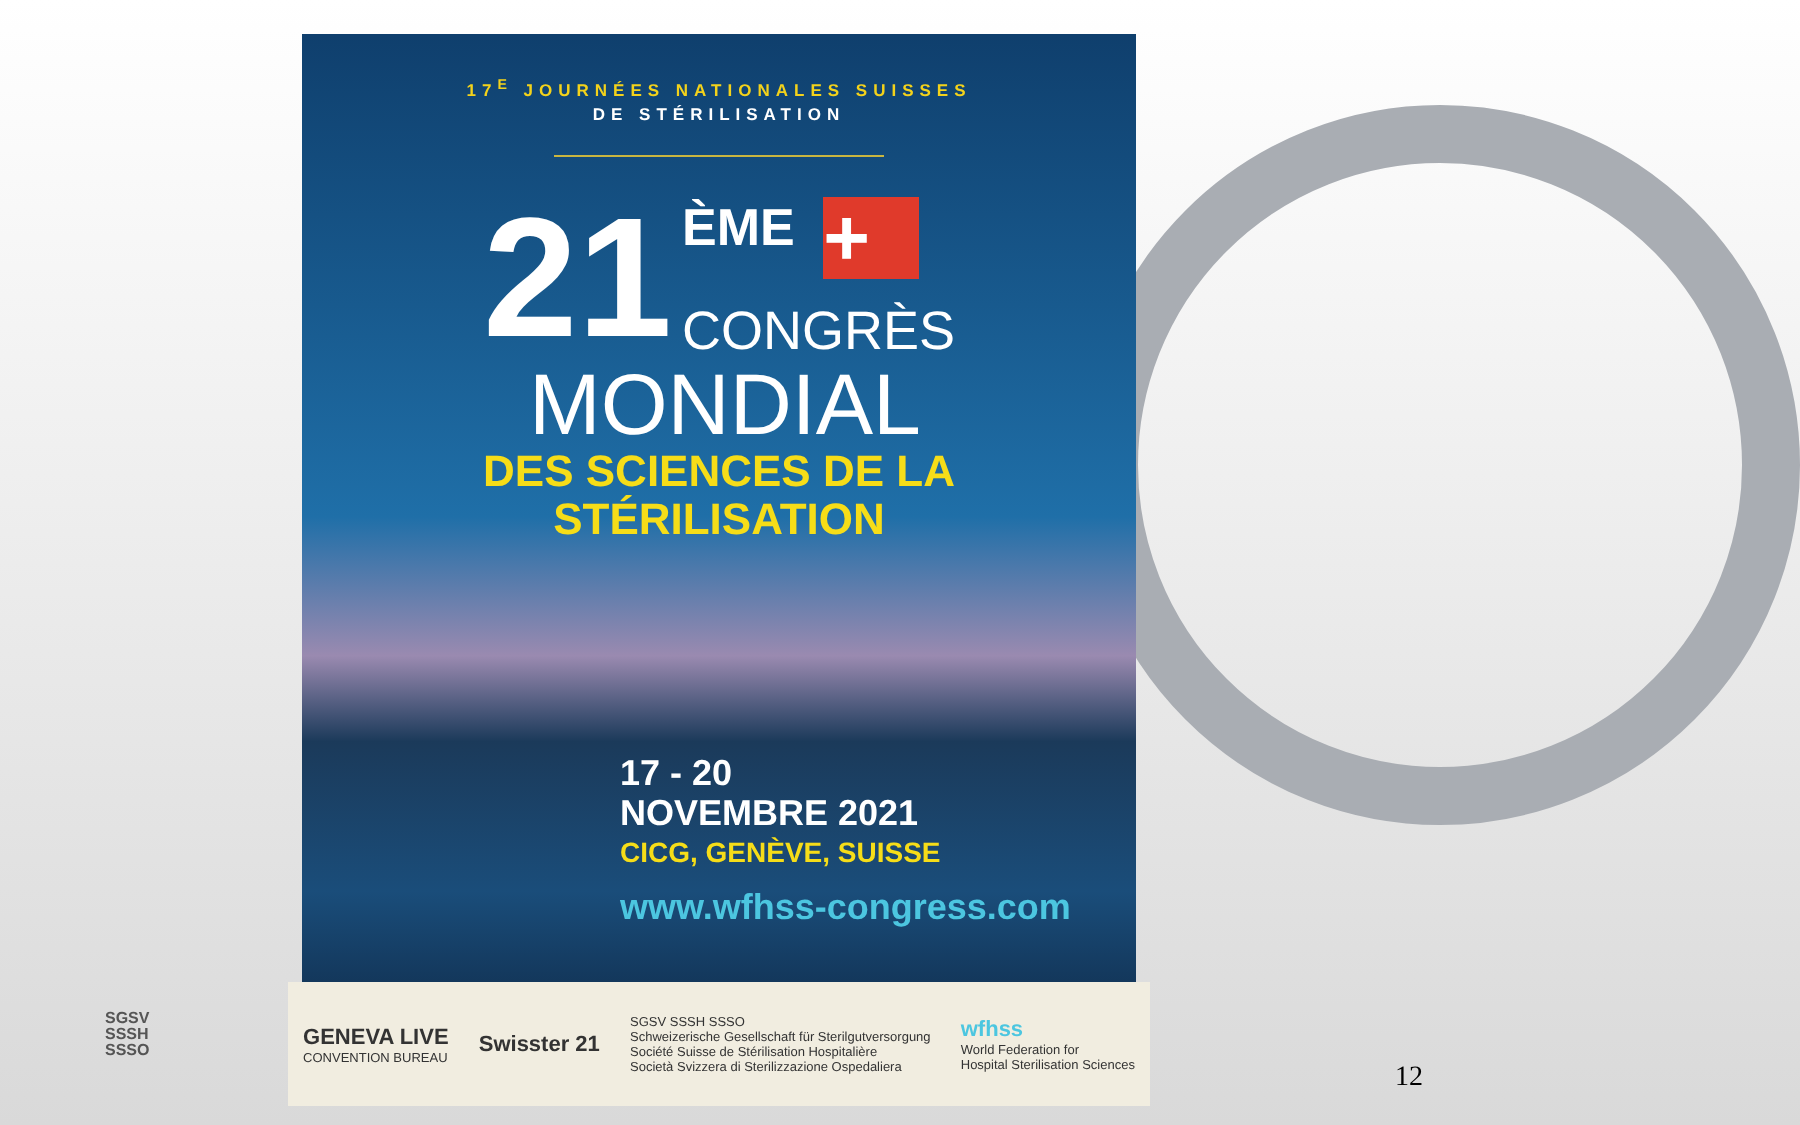17<sup>E</sup> JOURNÉES NATIONALES SUISSES
DE STÉRILISATION
21
ÈME +
CONGRÈS
MONDIAL
DES SCIENCES DE LA
STÉRILISATION
17 - 20
NOVEMBRE 2021
CICG, GENÈVE, SUISSE
www.wfhss-congress.com
GENEVA LIVE
CONVENTION BUREAU
Swisster 21
SGSV SSSH SSSO
Schweizerische Gesellschaft für Sterilgutversorgung
Société Suisse de Stérilisation Hospitalière
Società Svizzera di Sterilizzazione Ospedaliera
wfhss
World Federation for
Hospital Sterilisation Sciences
SGSV
SSSH
SSSO
12